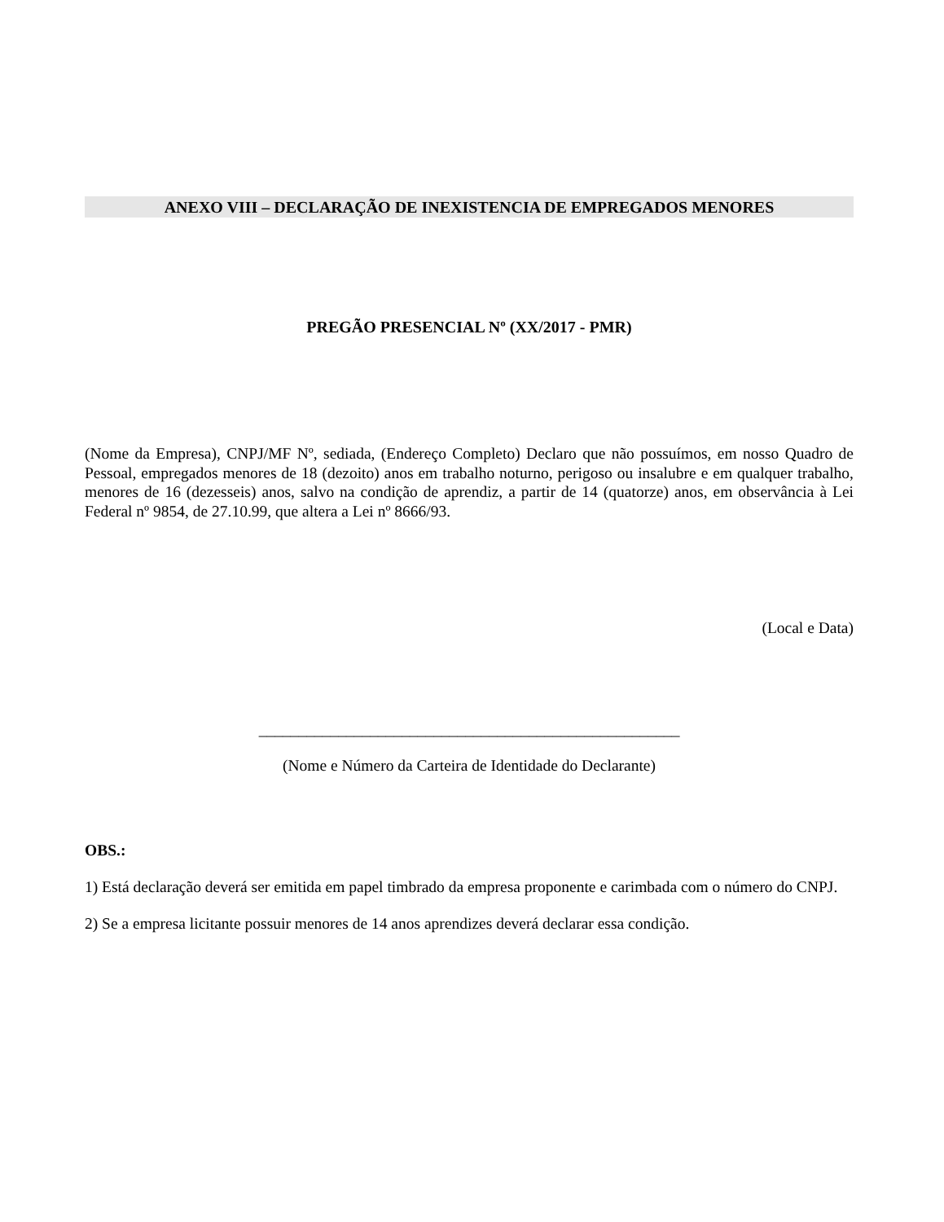ANEXO VIII – DECLARAÇÃO DE INEXISTENCIA DE EMPREGADOS MENORES
PREGÃO PRESENCIAL Nº (XX/2017 - PMR)
(Nome da Empresa), CNPJ/MF Nº, sediada, (Endereço Completo) Declaro que não possuímos, em nosso Quadro de Pessoal, empregados menores de 18 (dezoito) anos em trabalho noturno, perigoso ou insalubre e em qualquer trabalho, menores de 16 (dezesseis) anos, salvo na condição de aprendiz, a partir de 14 (quatorze) anos, em observância à Lei Federal nº 9854, de 27.10.99, que altera a Lei nº 8666/93.
(Local e Data)
_____________________________________________________
(Nome e Número da Carteira de Identidade do Declarante)
OBS.:
1) Está declaração deverá ser emitida em papel timbrado da empresa proponente e carimbada com o número do CNPJ.
2) Se a empresa licitante possuir menores de 14 anos aprendizes deverá declarar essa condição.